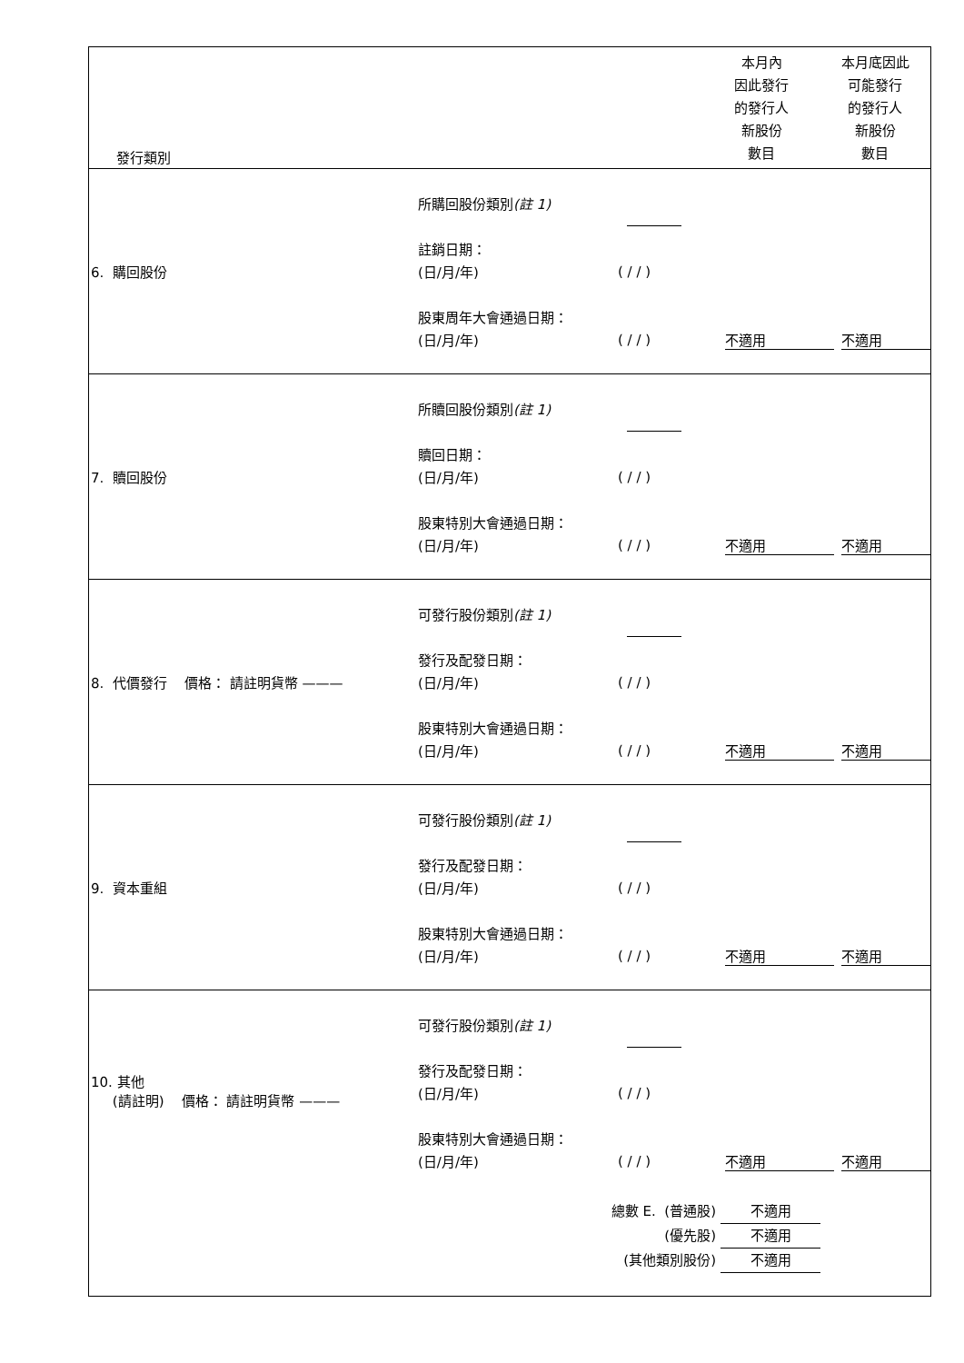| 發行類別 本月內 因此發行 的發行人 新股份 數目 本月底因此 可能發行 的發行人 新股份 數目 |
| 6. 購回股份 所購回股份類別 (註 1) 註銷日期： (日/月/年) ( / / ) 股東周年大會通過日期： (日/月/年) ( / / ) 不適用 不適用 |
| 7. 贖回股份 所贖回股份類別 (註 1) 贖回日期： (日/月/年) ( / / ) 股東特別大會通過日期： (日/月/年) ( / / ) 不適用 不適用 |
| 8. 代價發行 價格： 請註明貨幣 ——— 可發行股份類別 (註 1) 發行及配發日期： (日/月/年) ( / / ) 股東特別大會通過日期： (日/月/年) ( / / ) 不適用 不適用 |
| 9. 資本重組 可發行股份類別 (註 1) 發行及配發日期： (日/月/年) ( / / ) 股東特別大會通過日期： (日/月/年) ( / / ) 不適用 不適用 |
| 10. 其他 (請註明) 價格： 請註明貨幣 ——— 可發行股份類別 (註 1) 發行及配發日期： (日/月/年) ( / / ) 股東特別大會通過日期： (日/月/年) ( / / ) 不適用 不適用 總數 E. (普通股) 不適用 (優先股) 不適用 (其他類別股份) 不適用 |